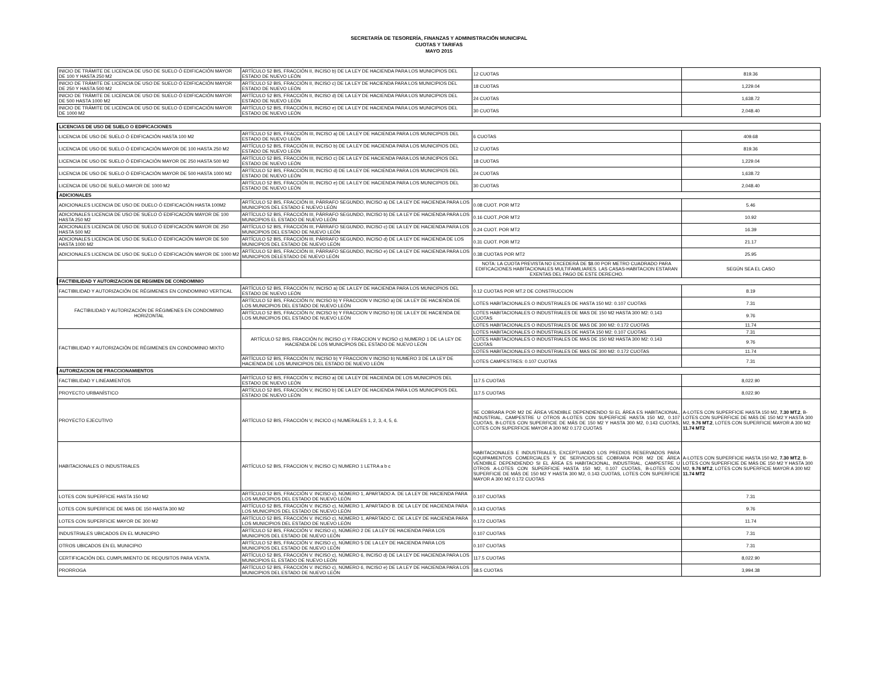SECRETARÍA DE TESORERÍA, FINANZAS Y ADMINISTRACIÓN MUNICIPAL
CUOTAS Y TARIFAS
MAYO 2015
| INICIO DE TRÁMITE DE LICENCIA DE USO DE SUELO Ó EDIFICACIÓN MAYOR DE 100 Y HASTA 250 M2 | ARTÍCULO 52 BIS, FRACCIÓN II, INCISO b) DE LA LEY DE HACIENDA PARA LOS MUNICIPIOS DEL ESTADO DE NUEVO LEÓN | 12 CUOTAS | 819.36 |
| INICIO DE TRÁMITE DE LICENCIA DE USO DE SUELO Ó EDIFICACIÓN MAYOR DE 250 Y HASTA 500 M2 | ARTÍCULO 52 BIS, FRACCIÓN II, INCISO c) DE LA LEY DE HACIENDA PARA LOS MUNICIPIOS DEL ESTADO DE NUEVO LEÓN | 18 CUOTAS | 1,229.04 |
| INICIO DE TRÁMITE DE LICENCIA DE USO DE SUELO Ó EDIFICACIÓN MAYOR DE 500 HASTA 1000 M2 | ARTÍCULO 52 BIS, FRACCIÓN II, INCISO d) DE LA LEY DE HACIENDA PARA LOS MUNICIPIOS DEL ESTADO DE NUEVO LEÓN | 24 CUOTAS | 1,638.72 |
| INICIO DE TRÁMITE DE LICENCIA DE USO DE SUELO Ó EDIFICACIÓN MAYOR DE 1000 M2 | ARTÍCULO 52 BIS, FRACCIÓN II, INCISO e) DE LA LEY DE HACIENDA PARA LOS MUNICIPIOS DEL ESTADO DE NUEVO LEÓN | 30 CUOTAS | 2,048.40 |
| LICENCIAS DE USO DE SUELO O EDIFICACIONES | | | |
| LICENCIA DE USO DE SUELO Ó EDIFICACIÓN HASTA 100 M2 | ARTÍCULO 52 BIS, FRACCIÓN III, INCISO a) DE LA LEY DE HACIENDA PARA LOS MUNICIPIOS DEL ESTADO DE NUEVO LEÓN | 6 CUOTAS | 409.68 |
| LICENCIA DE USO DE SUELO Ó EDIFICACIÓN MAYOR DE 100 HASTA 250 M2 | ARTÍCULO 52 BIS, FRACCIÓN III, INCISO b) DE LA LEY DE HACIENDA PARA LOS MUNICIPIOS DEL ESTADO DE NUEVO LEÓN | 12 CUOTAS | 819.36 |
| LICENCIA DE USO DE SUELO Ó EDIFICACIÓN MAYOR DE 250 HASTA 500 M2 | ARTÍCULO 52 BIS, FRACCIÓN III, INCISO c) DE LA LEY DE HACIENDA PARA LOS MUNICIPIOS DEL ESTADO DE NUEVO LEÓN | 18 CUOTAS | 1,229.04 |
| LICENCIA DE USO DE SUELO Ó EDIFICACIÓN MAYOR DE 500 HASTA 1000 M2 | ARTÍCULO 52 BIS, FRACCIÓN III, INCISO d) DE LA LEY DE HACIENDA PARA LOS MUNICIPIOS DEL ESTADO DE NUEVO LEÓN | 24 CUOTAS | 1,638.72 |
| LICENCIA DE USO DE SUELO MAYOR DE 1000 M2 | ARTÍCULO 52 BIS, FRACCIÓN III, INCISO e) DE LA LEY DE HACIENDA PARA LOS MUNICIPIOS DEL ESTADO DE NUEVO LEÓN | 30 CUOTAS | 2,048.40 |
| ADICIONALES | | | |
| ADICIONALES LICENCIA DE USO DE DUELO Ó EDIFICACIÓN HASTA 100M2 | ARTÍCULO 52 BIS, FRACCIÓN III, PÁRRAFO SEGUNDO, INCISO a) DE LA LEY DE HACIENDA PARA LOS MUNICIPIOS DEL ESTADO E NUEVO LEÓN | 0.08 CUOT. POR MT2 | 5.46 |
| ADICIONALES LICENCIA DE USO DE SUELO Ó EDIFICACIÓN MAYOR DE 100 HASTA 250 M2 | ARTÍCULO 52 BIS, FRACCIÓN III, PÁRRAFO SEGUNDO, INCISO b) DE LA LEY DE HACIENDA PARA LOS MUNICIPIOS EL ESTADO DE NUEVO LEÓN | 0.16 CUOT.,POR MT2 | 10.92 |
| ADICIONALES LICENCIA DE USO DE SUELO Ó EDIFICACIÓN MAYOR DE 250 HASTA 500 M2 | ARTÍCULO 52 BIS, FRACCIÓN III, PÁRRAFO SEGUNDO, INCISO c) DE LA LEY DE HACIENDA PARA LOS MUNICIPIOS DEL ESTADO DE NUEVO LEÓN | 0.24 CUOT. POR MT2 | 16.39 |
| ADICIONALES LICENCIA DE USO DE SUELO Ó EDIFICACIÓN MAYOR DE 500 HASTA 1000 M2 | ARTÍCULO 52 BIS, FRACCIÓN III, PÁRRAFO SEGUNDO, INCISO d) DE LA LEY DE HACIENDA DE LOS MUNICIPIOS DEL ESTADO DE NUEVO LEÓN | 0.31 CUOT. POR MT2 | 21.17 |
| ADICIONALES LICENCIA DE USO DE SUELO Ó EDIFICACIÓN MAYOR DE 1000 M2 | ARTÍCULO 52 BIS, FRACCIÓN III, PÁRRAFO SEGUNDO, INCISO e) DE LA LEY DE HACIENDA PARA LOS MUNICIPIOS DELESTADO DE NUEVO LEÓN | 0.38 CUOTAS POR MT2 | 25.95 |
| | | NOTA: LA CUOTA PREVISTA NO EXCEDERÁ DE $8.00 POR METRO CUADRADO PARA EDIFICACIONES HABITACIONALES MULTIFAMILIARES. LAS CASAS-HABITACION ESTARAN EXENTAS DEL PAGO DE ESTE DERECHO. | SEGÚN SEA EL CASO |
| FACTIBILIDAD Y AUTORIZACION DE REGIMEN DE CONDOMINIO | | | |
| FACTIBILIDAD Y AUTORIZACIÓN DE RÉGIMENES EN CONDOMINIO VERTICAL | ARTÍCULO 52 BIS, FRACCIÓN IV, INCISO a) DE LA LEY DE HACIENDA PARA LOS MUNICIPIOS DEL ESTADO DE NUEVO LEÓN | 0.12 CUOTAS POR MT.2 DE CONSTRUCCION | 8.19 |
| FACTIBILIDAD Y AUTORIZACIÓN DE RÉGIMENES EN CONDOMINIO HORIZONTAL | ARTÍCULO 52 BIS, FRACCIÓN IV, INCISO b) Y FRACCION V INCISO a) DE LA LEY DE HACIENDA DE LOS MUNICIPIOS DEL ESTADO DE NUEVO LEÓN | LOTES HABITACIONALES O INDUSTRIALES DE HASTA 150 M2: 0.107 CUOTAS | 7.31 |
| | ARTÍCULO 52 BIS, FRACCIÓN IV, INCISO b) Y FRACCION V INCISO b) DE LA LEY DE HACIENDA DE LOS MUNICIPIOS DEL ESTADO DE NUEVO LEÓN | LOTES HABITACIONALES O INDUSTRIALES DE MAS DE 150 M2 HASTA 300 M2: 0.143 CUOTAS | 9.76 |
| | | LOTES HABITACIONALES O INDUSTRIALES DE MAS DE 300 M2: 0.172 CUOTAS | 11.74 |
| FACTIBILIDAD Y AUTORIZACIÓN DE RÉGIMENES EN CONDOMINIO MIXTO | ARTÍCULO 52 BIS, FRACCIÓN IV, INCISO c) Y FRACCION V INCISO c) NUMERO 1 DE LA LEY DE HACIENDA DE LOS MUNICIPIOS DEL ESTADO DE NUEVO LEÓN | LOTES HABITACIONALES O INDUSTRIALES DE HASTA 150 M2: 0.107 CUOTAS | 7.31 |
| | | LOTES HABITACIONALES O INDUSTRIALES DE MAS DE 150 M2 HASTA 300 M2: 0.143 CUOTAS | 9.76 |
| | | LOTES HABITACIONALES O INDUSTRIALES DE MAS DE 300 M2: 0.172 CUOTAS | 11.74 |
| | ARTÍCULO 52 BIS, FRACCIÓN IV, INCISO b) Y FRACCION V INCISO b) NUMERO 3 DE LA LEY DE HACIENDA DE LOS MUNICIPIOS DEL ESTADO DE NUEVO LEÓN | LOTES CAMPESTRES: 0.107 CUOTAS | 7.31 |
| AUTORIZACION DE FRACCIONAMIENTOS | | | |
| FACTIBILIDAD Y LINEAMIENTOS | ARTÍCULO 52 BIS, FRACCIÓN V, INCISO a) DE LA LEY DE HACIENDA DE LOS MUNICIPIOS DEL ESTADO DE NUEVO LEÓN | 117.5 CUOTAS | 8,022.90 |
| PROYECTO URBANÍSTICO | ARTÍCULO 52 BIS, FRACCIÓN V, INCISO b) DE LA LEY DE HACIENDA PARA LOS MUNICIPIOS DEL ESTADO DE NUEVO LEÓN | 117.5 CUOTAS | 8,022.90 |
| PROYECTO EJECUTIVO | ARTÍCULO 52 BIS, FRACCIÓN V, INCICO c) NUMERALES 1, 2, 3, 4, 5, 6. | SE COBRARA POR M2 DE ÁREA VENDIBLE DEPENDIENDO SI EL ÁREA ES HABITACIONAL, INDUSTRIAL, CAMPESTRE U OTROS A-LOTES CON SUPERFICIE HASTA 150 M2, 0.107 CUOTAS, B-LOTES CON SUPERFICIE DE MÁS DE 150 M2 Y HASTA 300 M2, 0.143 CUOTAS, LOTES CON SUPERFICIE MAYOR A 300 M2 0.172 CUOTAS | A-LOTES CON SUPERFICIE HASTA 150 M2, 7.30 MT.2 , B-LOTES CON SUPERFICIE DE MÁS DE 150 M2 Y HASTA 300 M2, 9.76 MT.2 , LOTES CON SUPERFICIE MAYOR A 300 M2 11.74 MT2 |
| HABITACIONALES O INDUSTRIALES | ARTÍCULO 52 BIS, FRACCION V, INCISO C) NUMERO 1 LETRA a b c | HABITACIONALES E INDUSTRIALES, EXCEPTUANDO LOS PREDIOS RESERVADOS PARA EQUIPAMIENTOS COMERCIALES Y DE SERVICIOS:SE COBRARA POR M2 DE ÁREA VENDIBLE DEPENDIENDO SI EL ÁREA ES HABITACIONAL, INDUSTRIAL, CAMPESTRE U OTROS A-LOTES CON SUPERFICIE HASTA 150 M2, 0.107 CUOTAS, B-LOTES CON SUPERFICIE DE MÁS DE 150 M2 Y HASTA 300 M2, 0.143 CUOTAS, LOTES CON SUPERFICIE MAYOR A 300 M2 0.172 CUOTAS | A-LOTES CON SUPERFICIE HASTA 150 M2, 7.30 MT.2 , B-LOTES CON SUPERFICIE DE MÁS DE 150 M2 Y HASTA 300 M2, 9.76 MT.2 , LOTES CON SUPERFICIE MAYOR A 300 M2 11.74 MT2 |
| LOTES CON SUPERFICIE HASTA 150 M2 | ARTÍCULO 52 BIS, FRACCIÓN V. INCISO c), NÚMERO 1, APARTADO A. DE LA LEY DE HACIENDA PARA LOS MUNICIPIOS DEL ESTADO DE NUEVO LEÓN | 0.107 CUOTAS | 7.31 |
| LOTES CON SUPERFICIE DE MAS DE 150 HASTA 300 M2 | ARTÍCULO 52 BIS, FRACCIÓN V. INCISO c), NÚMERO 1, APARTADO B. DE LA LEY DE HACIENDA PARA LOS MUNICIPIOS DEL ESTADO DE NUEVO LEÓN | 0.143 CUOTAS | 9.76 |
| LOTES CON SUPERFICIE MAYOR DE 300 M2 | ARTÍCULO 52 BIS, FRACCIÓN V. INCISO c), NÚMERO 1, APARTADO C. DE LA LEY DE HACIENDA PARA LOS MUNICIPIOS DEL ESTADO DE NUEVO LEÓN | 0.172 CUOTAS | 11.74 |
| INDUSTRIALES UBICADOS EN EL MUNICIPIO | ARTÍCULO 52 BIS, FRACCIÓN V. INCISO c), NÚMERO 2 DE LA LEY DE HACIENDA PARA LOS MUNICIPIOS DEL ESTADO DE NUEVO LEÓN | 0.107 CUOTAS | 7.31 |
| OTROS UBICADOS EN EL MUNICIPIO | ARTÍCULO 52 BIS, FRACCIÓN V. INCISO c), NÚMERO 5 DE LA LEY DE HACIENDA PARA LOS MUNICIPIOS DEL ESTADO DE NUEVO LEÓN | 0.107 CUOTAS | 7.31 |
| CERTIFICACIÓN DEL CUMPLIMIENTO DE REQUSITOS PARA VENTA. | ARTÍCULO 52 BIS, FRACCIÓN V. INCISO c), NÚMERO 6, INCISO d) DE LA LEY DE HACIENDA PARA LOS MUNICIPIOS EL ESTADO DE NUEVO LEÓN | 117.5 CUOTAS | 8,022.90 |
| PRORROGA | ARTÍCULO 52 BIS, FRACCIÓN V. INCISO c), NÚMERO 6, INCISO e) DE LA LEY DE HACIENDA PARA LOS MUNICIPIOS DEL ESTADO DE NUEVO LEÓN | 58.5 CUOTAS | 3,994.38 |